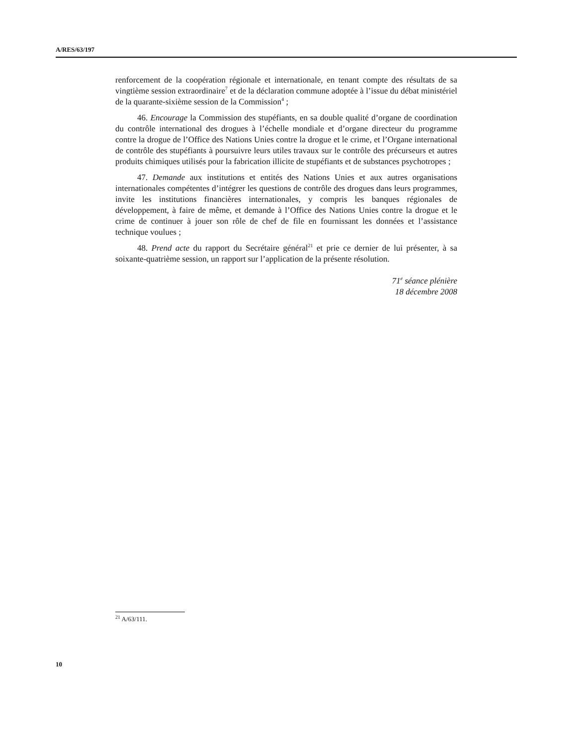A/RES/63/197
renforcement de la coopération régionale et internationale, en tenant compte des résultats de sa vingtième session extraordinaire<sup>7</sup> et de la déclaration commune adoptée à l’issue du débat ministériel de la quarante-sixième session de la Commission<sup>4</sup> ;
46. Encourage la Commission des stupéfiants, en sa double qualité d’organe de coordination du contrôle international des drogues à l’échelle mondiale et d’organe directeur du programme contre la drogue de l’Office des Nations Unies contre la drogue et le crime, et l’Organe international de contrôle des stupéfiants à poursuivre leurs utiles travaux sur le contrôle des précurseurs et autres produits chimiques utilisés pour la fabrication illicite de stupéfiants et de substances psychotropes ;
47. Demande aux institutions et entités des Nations Unies et aux autres organisations internationales compétentes d’intégrer les questions de contrôle des drogues dans leurs programmes, invite les institutions financières internationales, y compris les banques régionales de développement, à faire de même, et demande à l’Office des Nations Unies contre la drogue et le crime de continuer à jouer son rôle de chef de file en fournissant les données et l’assistance technique voulues ;
48. Prend acte du rapport du Secrétaire général<sup>21</sup> et prie ce dernier de lui présenter, à sa soixante-quatrième session, un rapport sur l’application de la présente résolution.
71<sup>e</sup> séance plénière
18 décembre 2008
<sup>21</sup> A/63/111.
10